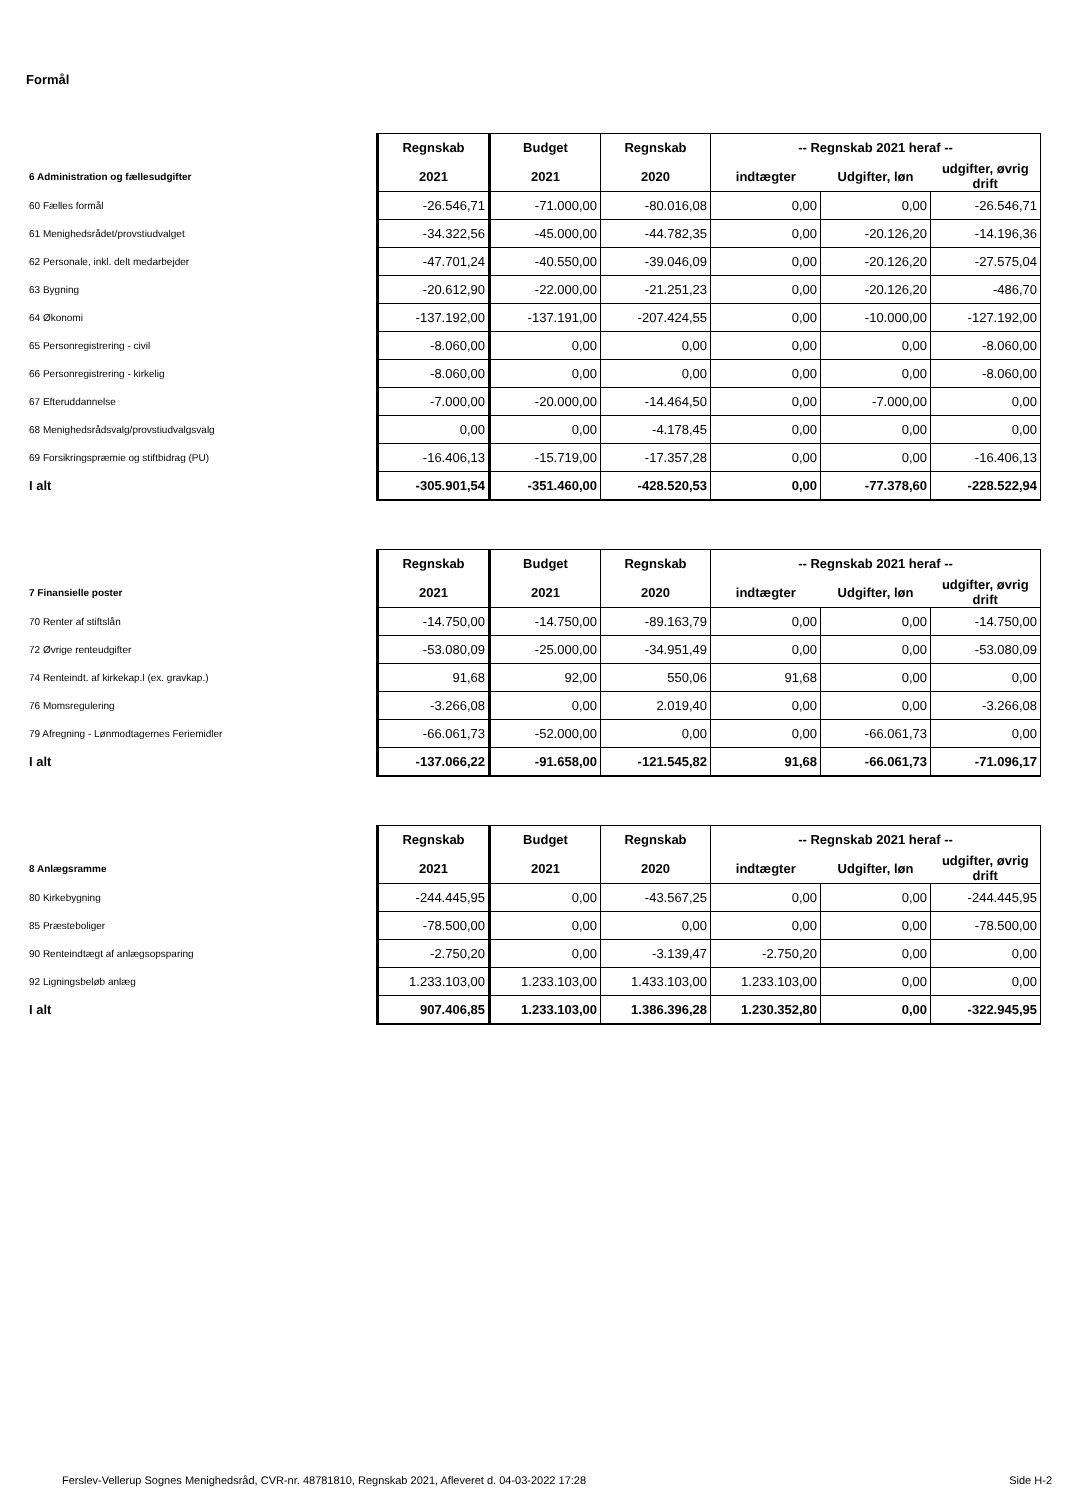Formål
| | Regnskab | Budget | Regnskab | -- Regnskab 2021 heraf -- | | |
| 6 Administration og fællesudgifter | 2021 | 2021 | 2020 | indtægter | Udgifter, løn | udgifter, øvrig drift |
| 60 Fælles formål | -26.546,71 | -71.000,00 | -80.016,08 | 0,00 | 0,00 | -26.546,71 |
| 61 Menighedsrådet/provstiudvalget | -34.322,56 | -45.000,00 | -44.782,35 | 0,00 | -20.126,20 | -14.196,36 |
| 62 Personale, inkl. delt medarbejder | -47.701,24 | -40.550,00 | -39.046,09 | 0,00 | -20.126,20 | -27.575,04 |
| 63 Bygning | -20.612,90 | -22.000,00 | -21.251,23 | 0,00 | -20.126,20 | -486,70 |
| 64 Økonomi | -137.192,00 | -137.191,00 | -207.424,55 | 0,00 | -10.000,00 | -127.192,00 |
| 65 Personregistrering - civil | -8.060,00 | 0,00 | 0,00 | 0,00 | 0,00 | -8.060,00 |
| 66 Personregistrering - kirkelig | -8.060,00 | 0,00 | 0,00 | 0,00 | 0,00 | -8.060,00 |
| 67 Efteruddannelse | -7.000,00 | -20.000,00 | -14.464,50 | 0,00 | -7.000,00 | 0,00 |
| 68 Menighedsrådsvalg/provstiudvalgsvalg | 0,00 | 0,00 | -4.178,45 | 0,00 | 0,00 | 0,00 |
| 69 Forsikringspræmie og stiftbidrag (PU) | -16.406,13 | -15.719,00 | -17.357,28 | 0,00 | 0,00 | -16.406,13 |
| I alt | -305.901,54 | -351.460,00 | -428.520,53 | 0,00 | -77.378,60 | -228.522,94 |
| | Regnskab | Budget | Regnskab | -- Regnskab 2021 heraf -- | | |
| 7 Finansielle poster | 2021 | 2021 | 2020 | indtægter | Udgifter, løn | udgifter, øvrig drift |
| 70 Renter af stiftslån | -14.750,00 | -14.750,00 | -89.163,79 | 0,00 | 0,00 | -14.750,00 |
| 72 Øvrige renteudgifter | -53.080,09 | -25.000,00 | -34.951,49 | 0,00 | 0,00 | -53.080,09 |
| 74 Renteindt. af kirkekap.l (ex. gravkap.) | 91,68 | 92,00 | 550,06 | 91,68 | 0,00 | 0,00 |
| 76 Momsregulering | -3.266,08 | 0,00 | 2.019,40 | 0,00 | 0,00 | -3.266,08 |
| 79 Afregning - Lønmodtagernes Feriemidler | -66.061,73 | -52.000,00 | 0,00 | 0,00 | -66.061,73 | 0,00 |
| I alt | -137.066,22 | -91.658,00 | -121.545,82 | 91,68 | -66.061,73 | -71.096,17 |
| | Regnskab | Budget | Regnskab | -- Regnskab 2021 heraf -- | | |
| 8 Anlægsramme | 2021 | 2021 | 2020 | indtægter | Udgifter, løn | udgifter, øvrig drift |
| 80 Kirkebygning | -244.445,95 | 0,00 | -43.567,25 | 0,00 | 0,00 | -244.445,95 |
| 85 Præsteboliger | -78.500,00 | 0,00 | 0,00 | 0,00 | 0,00 | -78.500,00 |
| 90 Renteindtægt af anlægsopsparing | -2.750,20 | 0,00 | -3.139,47 | -2.750,20 | 0,00 | 0,00 |
| 92 Ligningsbeløb anlæg | 1.233.103,00 | 1.233.103,00 | 1.433.103,00 | 1.233.103,00 | 0,00 | 0,00 |
| I alt | 907.406,85 | 1.233.103,00 | 1.386.396,28 | 1.230.352,80 | 0,00 | -322.945,95 |
Ferslev-Vellerup Sognes Menighedsråd, CVR-nr. 48781810, Regnskab 2021, Afleveret d. 04-03-2022 17:28 Side H-2